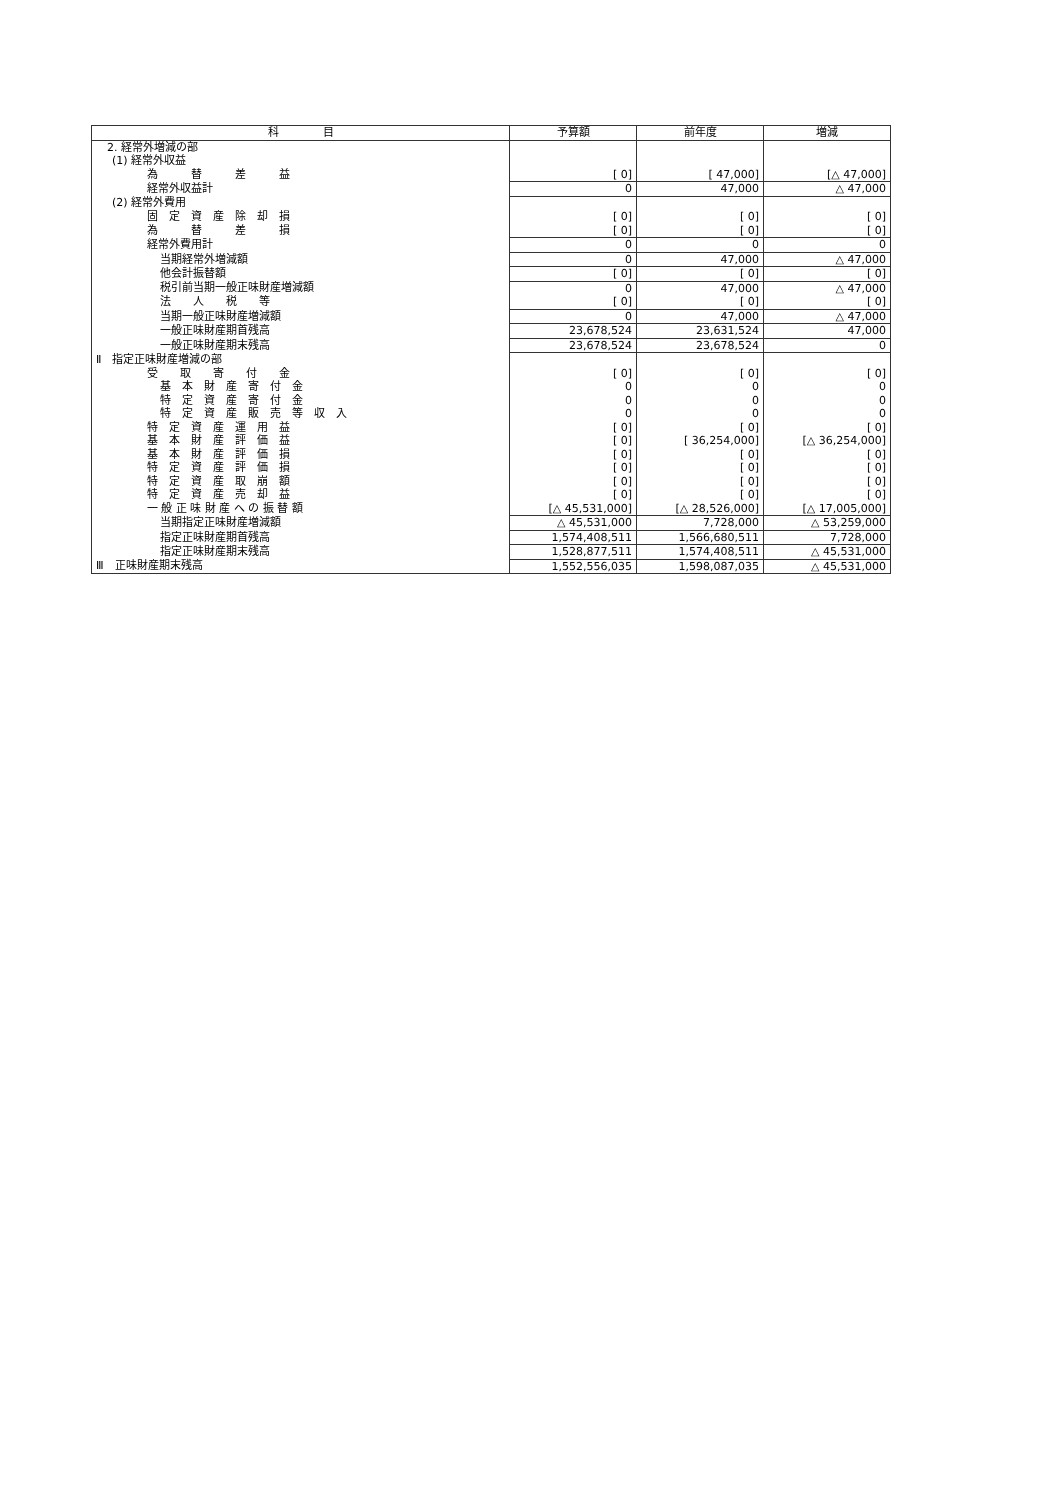| 科 目 | 予算額 | 前年度 | 増減 |
| --- | --- | --- | --- |
| 2. 経常外増減の部 | | | |
| (1) 経常外収益 | | | |
| 為 替 差 益 | [ 0] | [ 47,000] | [△ 47,000] |
| 経常外収益計 | 0 | 47,000 | △ 47,000 |
| (2) 経常外費用 | | | |
| 固 定 資 産 除 却 損 | [ 0] | [ 0] | [ 0] |
| 為 替 差 損 | [ 0] | [ 0] | [ 0] |
| 経常外費用計 | 0 | 0 | 0 |
| 当期経常外増減額 | 0 | 47,000 | △ 47,000 |
| 他会計振替額 | [ 0] | [ 0] | [ 0] |
| 税引前当期一般正味財産増減額 | 0 | 47,000 | △ 47,000 |
| 法 人 税 等 | [ 0] | [ 0] | [ 0] |
| 当期一般正味財産増減額 | 0 | 47,000 | △ 47,000 |
| 一般正味財産期首残高 | 23,678,524 | 23,631,524 | 47,000 |
| 一般正味財産期末残高 | 23,678,524 | 23,678,524 | 0 |
| Ⅱ 指定正味財産増減の部 | | | |
| 受 取 寄 付 金 | [ 0] | [ 0] | [ 0] |
| 基 本 財 産 寄 付 金 | 0 | 0 | 0 |
| 特 定 資 産 寄 付 金 | 0 | 0 | 0 |
| 特 定 資 産 販 売 等 収 入 | 0 | 0 | 0 |
| 特 定 資 産 運 用 益 | [ 0] | [ 0] | [ 0] |
| 基 本 財 産 評 価 益 | [ 0] | [ 36,254,000] | [△ 36,254,000] |
| 基 本 財 産 評 価 損 | [ 0] | [ 0] | [ 0] |
| 特 定 資 産 評 価 損 | [ 0] | [ 0] | [ 0] |
| 特 定 資 産 取 崩 額 | [ 0] | [ 0] | [ 0] |
| 特 定 資 産 売 却 益 | [ 0] | [ 0] | [ 0] |
| 一 般 正 味 財 産 へ の 振 替 額 | [△ 45,531,000] | [△ 28,526,000] | [△ 17,005,000] |
| 当期指定正味財産増減額 | △ 45,531,000 | 7,728,000 | △ 53,259,000 |
| 指定正味財産期首残高 | 1,574,408,511 | 1,566,680,511 | 7,728,000 |
| 指定正味財産期末残高 | 1,528,877,511 | 1,574,408,511 | △ 45,531,000 |
| Ⅲ 正味財産期末残高 | 1,552,556,035 | 1,598,087,035 | △ 45,531,000 |